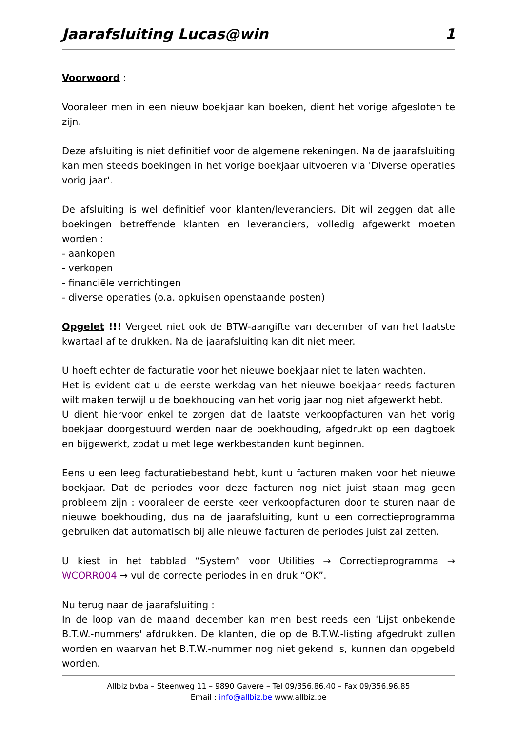Jaarafsluiting Lucas@win 1
Voorwoord :
Vooraleer men in een nieuw boekjaar kan boeken, dient het vorige afgesloten te zijn.
Deze afsluiting is niet definitief voor de algemene rekeningen. Na de jaarafsluiting kan men steeds boekingen in het vorige boekjaar uitvoeren via 'Diverse operaties vorig jaar'.
De afsluiting is wel definitief voor klanten/leveranciers. Dit wil zeggen dat alle boekingen betreffende klanten en leveranciers, volledig afgewerkt moeten worden :
- aankopen
- verkopen
- financiële verrichtingen
- diverse operaties (o.a. opkuisen openstaande posten)
Opgelet !!! Vergeet niet ook de BTW-aangifte van december of van het laatste kwartaal af te drukken. Na de jaarafsluiting kan dit niet meer.
U hoeft echter de facturatie voor het nieuwe boekjaar niet te laten wachten.
Het is evident dat u de eerste werkdag van het nieuwe boekjaar reeds facturen wilt maken terwijl u de boekhouding van het vorig jaar nog niet afgewerkt hebt.
U dient hiervoor enkel te zorgen dat de laatste verkoopfacturen van het vorig boekjaar doorgestuurd werden naar de boekhouding, afgedrukt op een dagboek en bijgewerkt, zodat u met lege werkbestanden kunt beginnen.
Eens u een leeg facturatiebestand hebt, kunt u facturen maken voor het nieuwe boekjaar. Dat de periodes voor deze facturen nog niet juist staan mag geen probleem zijn : vooraleer de eerste keer verkoopfacturen door te sturen naar de nieuwe boekhouding, dus na de jaarafsluiting, kunt u een correctieprogramma gebruiken dat automatisch bij alle nieuwe facturen de periodes juist zal zetten.
U kiest in het tabblad “System” voor Utilities → Correctieprogramma → WCORR004 → vul de correcte periodes in en druk “OK”.
Nu terug naar de jaarafsluiting :
In de loop van de maand december kan men best reeds een 'Lijst onbekende B.T.W.-nummers' afdrukken. De klanten, die op de B.T.W.-listing afgedrukt zullen worden en waarvan het B.T.W.-nummer nog niet gekend is, kunnen dan opgebeld worden.
Allbiz bvba – Steenweg 11 – 9890 Gavere – Tel 09/356.86.40 – Fax 09/356.96.85
Email : info@allbiz.be www.allbiz.be